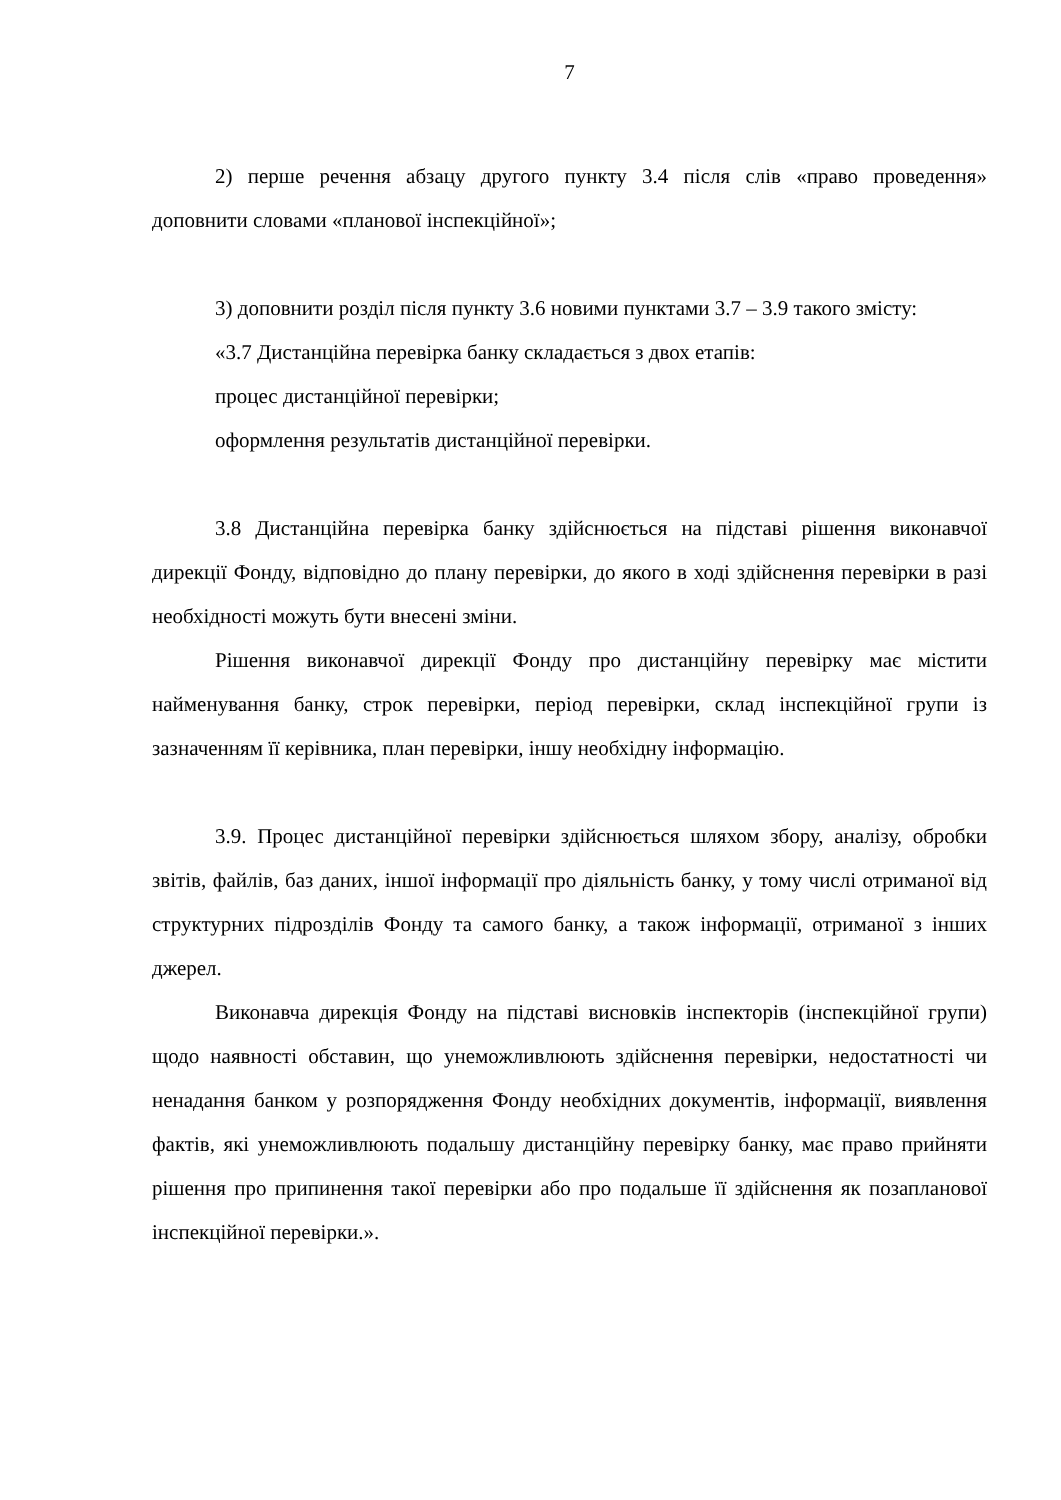7
2) перше речення абзацу другого пункту 3.4 після слів «право проведення» доповнити словами «планової інспекційної»;
3) доповнити розділ після пункту 3.6 новими пунктами 3.7 – 3.9 такого змісту:
«3.7 Дистанційна перевірка банку складається з двох етапів:
процес дистанційної перевірки;
оформлення результатів дистанційної перевірки.
3.8 Дистанційна перевірка банку здійснюється на підставі рішення виконавчої дирекції Фонду, відповідно до плану перевірки, до якого в ході здійснення перевірки в разі необхідності можуть бути внесені зміни.
Рішення виконавчої дирекції Фонду про дистанційну перевірку має містити найменування банку, строк перевірки, період перевірки, склад інспекційної групи із зазначенням її керівника, план перевірки, іншу необхідну інформацію.
3.9. Процес дистанційної перевірки здійснюється шляхом збору, аналізу, обробки звітів, файлів, баз даних, іншої інформації про діяльність банку, у тому числі отриманої від структурних підрозділів Фонду та самого банку, а також інформації, отриманої з інших джерел.
Виконавча дирекція Фонду на підставі висновків інспекторів (інспекційної групи) щодо наявності обставин, що унеможливлюють здійснення перевірки, недостатності чи ненадання банком у розпорядження Фонду необхідних документів, інформації, виявлення фактів, які унеможливлюють подальшу дистанційну перевірку банку, має право прийняти рішення про припинення такої перевірки або про подальше її здійснення як позапланової інспекційної перевірки.».